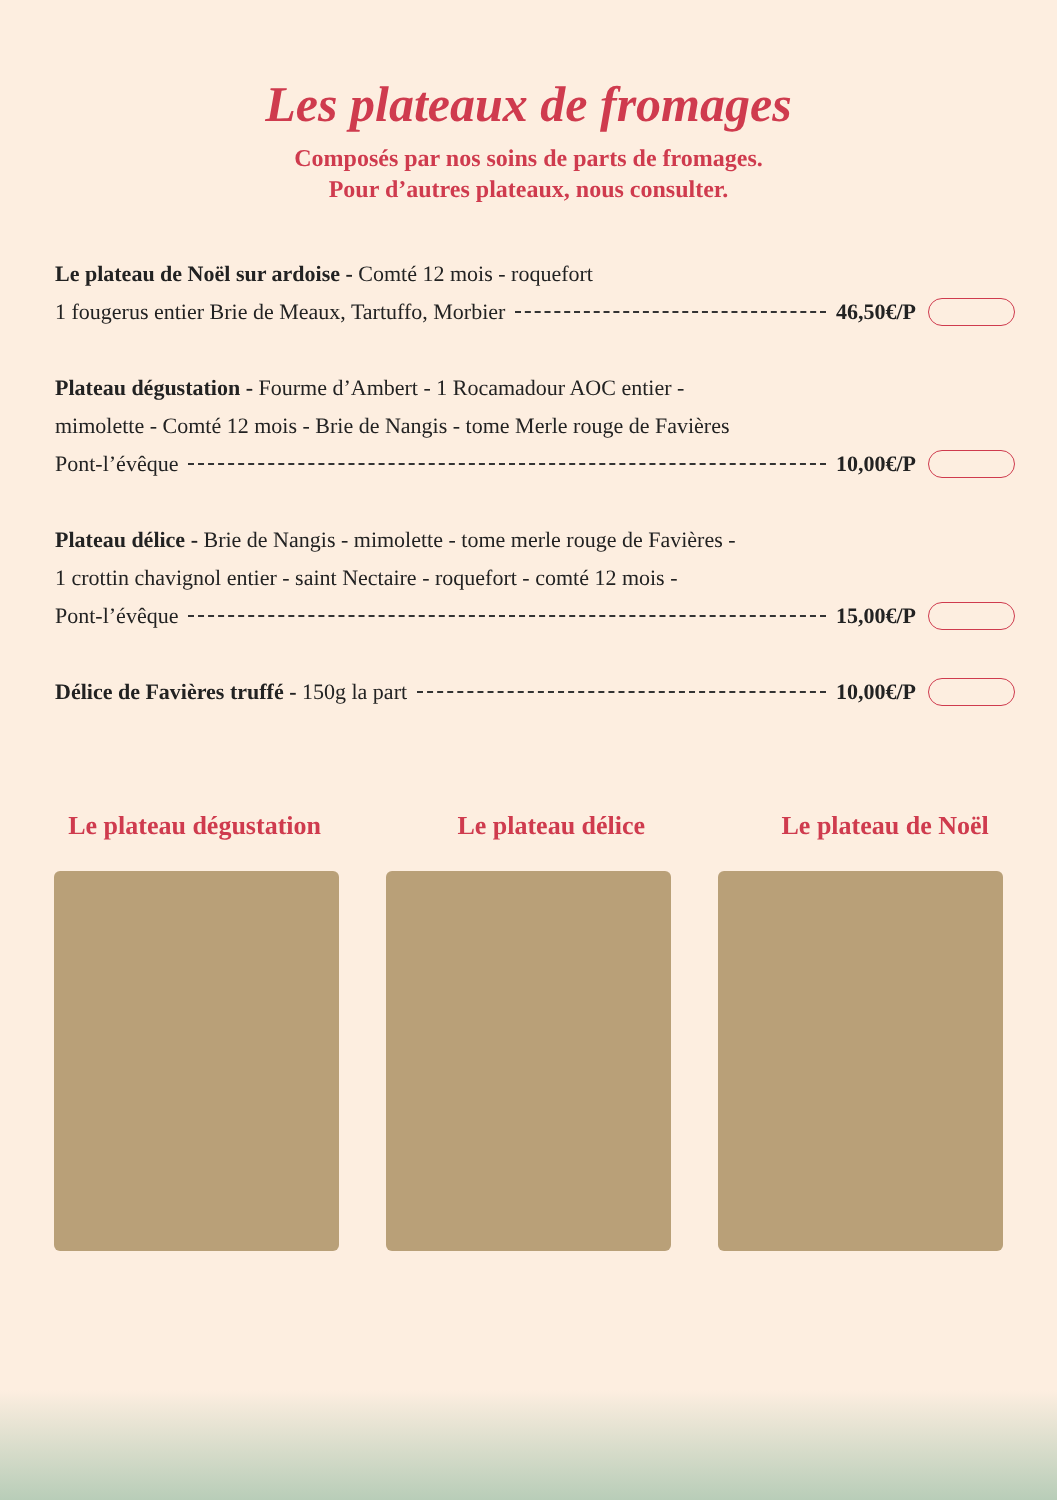Les plateaux de fromages
Composés par nos soins de parts de fromages.
Pour d’autres plateaux, nous consulter.
Le plateau de Noël sur ardoise - Comté 12 mois - roquefort
1 fougerus entier Brie de Meaux, Tartuffo, Morbier 46,50€/P
Plateau dégustation - Fourme d’Ambert - 1 Rocamadour AOC entier -
mimolette - Comté 12 mois - Brie de Nangis - tome Merle rouge de Favières
Pont-l’évêque 10,00€/P
Plateau délice - Brie de Nangis - mimolette - tome merle rouge de Favières -
1 crottin chavignol entier - saint Nectaire - roquefort - comté 12 mois -
Pont-l’évêque 15,00€/P
Délice de Favières truffé - 150g la part 10,00€/P
Le plateau dégustation Le plateau délice Le plateau de Noël